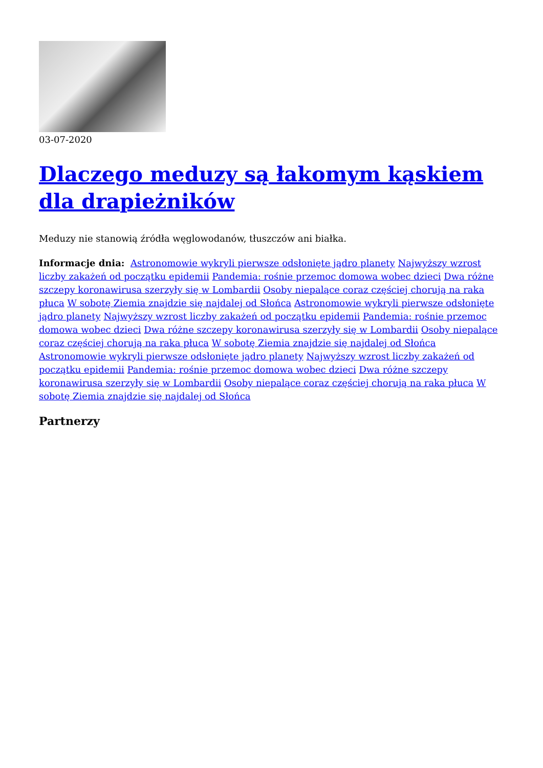03-07-2020
Dlaczego meduzy są łakomym kąskiem dla drapieżników
Meduzy nie stanowią źródła węglowodanów, tłuszczów ani białka.
Informacje dnia: Astronomowie wykryli pierwsze odsłonięte jądro planety Najwyższy wzrost liczby zakażeń od początku epidemii Pandemia: rośnie przemoc domowa wobec dzieci Dwa różne szczepy koronawirusa szerzyły się w Lombardii Osoby niepalące coraz częściej chorują na raka płuca W sobotę Ziemia znajdzie się najdalej od Słońca Astronomowie wykryli pierwsze odsłonięte jądro planety Najwyższy wzrost liczby zakażeń od początku epidemii Pandemia: rośnie przemoc domowa wobec dzieci Dwa różne szczepy koronawirusa szerzyły się w Lombardii Osoby niepalące coraz częściej chorują na raka płuca W sobotę Ziemia znajdzie się najdalej od Słońca Astronomowie wykryli pierwsze odsłonięte jądro planety Najwyższy wzrost liczby zakażeń od początku epidemii Pandemia: rośnie przemoc domowa wobec dzieci Dwa różne szczepy koronawirusa szerzyły się w Lombardii Osoby niepalące coraz częściej chorują na raka płuca W sobotę Ziemia znajdzie się najdalej od Słońca
Partnerzy